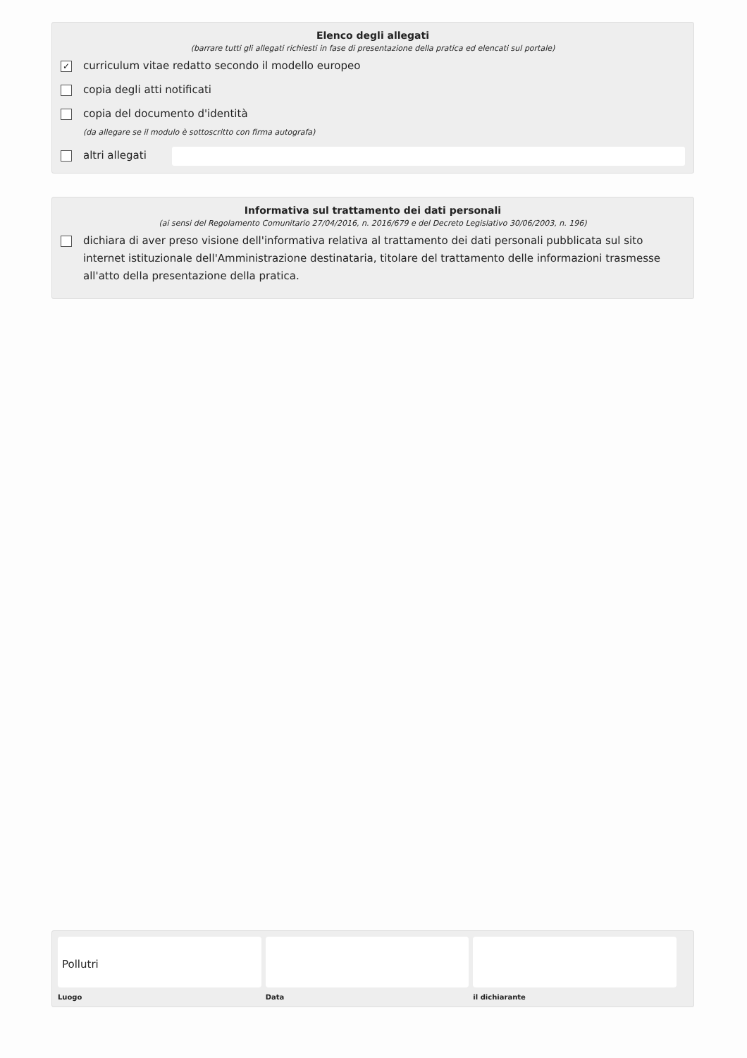Elenco degli allegati
(barrare tutti gli allegati richiesti in fase di presentazione della pratica ed elencati sul portale)
✓ curriculum vitae redatto secondo il modello europeo
copia degli atti notificati
copia del documento d'identità
(da allegare se il modulo è sottoscritto con firma autografa)
altri allegati
Informativa sul trattamento dei dati personali
(ai sensi del Regolamento Comunitario 27/04/2016, n. 2016/679 e del Decreto Legislativo 30/06/2003, n. 196)
dichiara di aver preso visione dell'informativa relativa al trattamento dei dati personali pubblicata sul sito internet istituzionale dell'Amministrazione destinataria, titolare del trattamento delle informazioni trasmesse all'atto della presentazione della pratica.
Pollutri
Luogo
Data il dichiarante